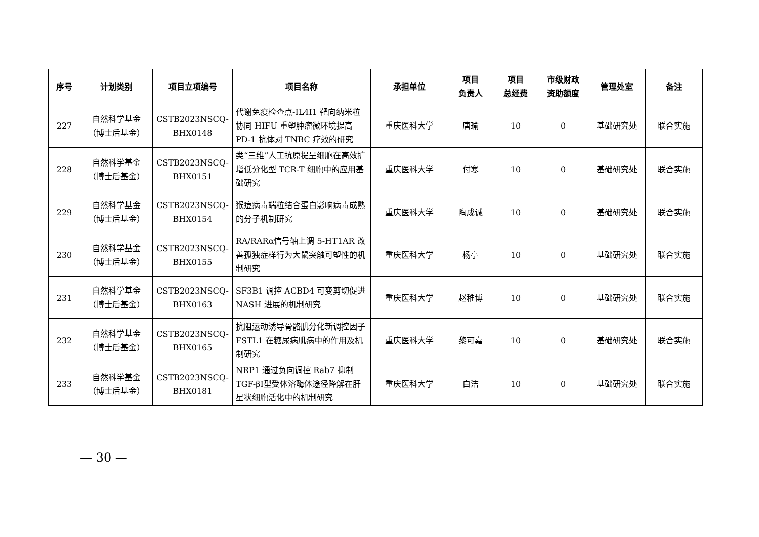| 序号 | 计划类别 | 项目立项编号 | 项目名称 | 承担单位 | 项目 负责人 | 项目 总经费 | 市级财政 资助额度 | 管理处室 | 备注 |
| --- | --- | --- | --- | --- | --- | --- | --- | --- | --- |
| 227 | 自然科学基金 （博士后基金） | CSTB2023NSCQ- BHX0148 | 代谢免疫检查点-IL4I1 靶向纳米粒协同 HIFU 重塑肿瘤微环境提高 PD-1 抗体对 TNBC 疗效的研究 | 重庆医科大学 | 唐瑜 | 10 | 0 | 基础研究处 | 联合实施 |
| 228 | 自然科学基金 （博士后基金） | CSTB2023NSCQ- BHX0151 | 类“三维”人工抗原提呈细胞在高效扩增低分化型 TCR-T 细胞中的应用基础研究 | 重庆医科大学 | 付寒 | 10 | 0 | 基础研究处 | 联合实施 |
| 229 | 自然科学基金 （博士后基金） | CSTB2023NSCQ- BHX0154 | 猴痘病毒端粒结合蛋白影响病毒成熟的分子机制研究 | 重庆医科大学 | 陶成诚 | 10 | 0 | 基础研究处 | 联合实施 |
| 230 | 自然科学基金 （博士后基金） | CSTB2023NSCQ- BHX0155 | RA/RARα信号轴上调 5-HT1AR 改善孤独症样行为大鼠突触可塑性的机制研究 | 重庆医科大学 | 杨亭 | 10 | 0 | 基础研究处 | 联合实施 |
| 231 | 自然科学基金 （博士后基金） | CSTB2023NSCQ- BHX0163 | SF3B1 调控 ACBD4 可变剪切促进 NASH 进展的机制研究 | 重庆医科大学 | 赵稚博 | 10 | 0 | 基础研究处 | 联合实施 |
| 232 | 自然科学基金 （博士后基金） | CSTB2023NSCQ- BHX0165 | 抗阻运动诱导骨骼肌分化新调控因子 FSTL1 在糖尿病肌病中的作用及机制研究 | 重庆医科大学 | 黎可嘉 | 10 | 0 | 基础研究处 | 联合实施 |
| 233 | 自然科学基金 （博士后基金） | CSTB2023NSCQ- BHX0181 | NRP1 通过负向调控 Rab7 抑制 TGF-βI型受体溶酶体途径降解在肝星状细胞活化中的机制研究 | 重庆医科大学 | 白洁 | 10 | 0 | 基础研究处 | 联合实施 |
— 30 —